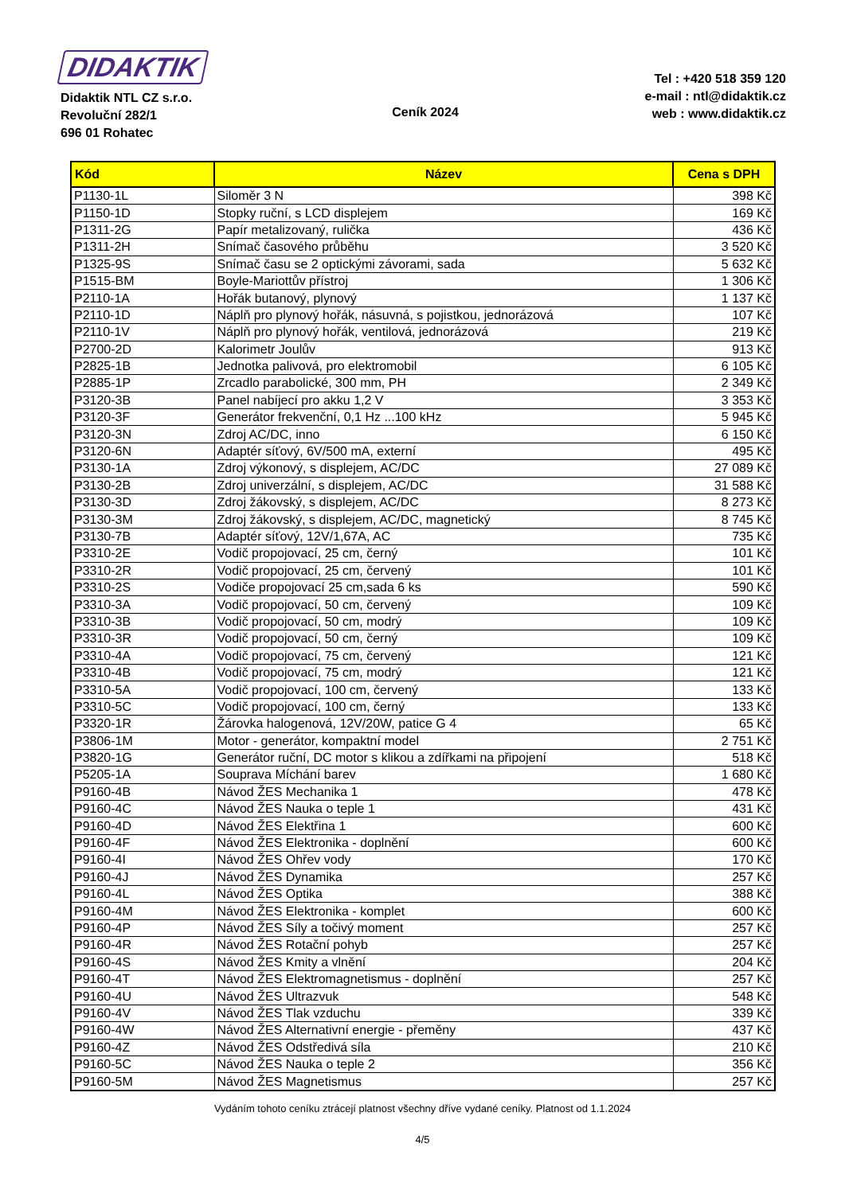DIDAKTIK
Didaktik NTL CZ s.r.o.
Revoluční 282/1
696 01 Rohatec
Ceník 2024
Tel : +420 518 359 120
e-mail : ntl@didaktik.cz
web : www.didaktik.cz
| Kód | Název | Cena s DPH |
| --- | --- | --- |
| P1130-1L | Siloměr 3 N | 398 Kč |
| P1150-1D | Stopky ruční, s LCD displejem | 169 Kč |
| P1311-2G | Papír metalizovaný, rulička | 436 Kč |
| P1311-2H | Snímač časového průběhu | 3 520 Kč |
| P1325-9S | Snímač času se 2 optickými závorami, sada | 5 632 Kč |
| P1515-BM | Boyle-Mariottův přístroj | 1 306 Kč |
| P2110-1A | Hořák butanový, plynový | 1 137 Kč |
| P2110-1D | Náplň pro plynový hořák, násuvná, s pojistkou, jednorázová | 107 Kč |
| P2110-1V | Náplň pro plynový hořák, ventilová, jednorázová | 219 Kč |
| P2700-2D | Kalorimetr Joulův | 913 Kč |
| P2825-1B | Jednotka palivová, pro elektromobil | 6 105 Kč |
| P2885-1P | Zrcadlo parabolické, 300 mm, PH | 2 349 Kč |
| P3120-3B | Panel nabíjecí pro akku 1,2 V | 3 353 Kč |
| P3120-3F | Generátor frekvenční, 0,1 Hz ...100 kHz | 5 945 Kč |
| P3120-3N | Zdroj AC/DC, inno | 6 150 Kč |
| P3120-6N | Adaptér síťový, 6V/500 mA, externí | 495 Kč |
| P3130-1A | Zdroj výkonový, s displejem, AC/DC | 27 089 Kč |
| P3130-2B | Zdroj univerzální, s displejem, AC/DC | 31 588 Kč |
| P3130-3D | Zdroj žákovský, s displejem, AC/DC | 8 273 Kč |
| P3130-3M | Zdroj žákovský, s displejem, AC/DC, magnetický | 8 745 Kč |
| P3130-7B | Adaptér síťový, 12V/1,67A, AC | 735 Kč |
| P3310-2E | Vodič propojovací, 25 cm, černý | 101 Kč |
| P3310-2R | Vodič propojovací, 25 cm, červený | 101 Kč |
| P3310-2S | Vodiče propojovací 25 cm,sada 6 ks | 590 Kč |
| P3310-3A | Vodič propojovací, 50 cm, červený | 109 Kč |
| P3310-3B | Vodič propojovací, 50 cm, modrý | 109 Kč |
| P3310-3R | Vodič propojovací, 50 cm, černý | 109 Kč |
| P3310-4A | Vodič propojovací, 75 cm, červený | 121 Kč |
| P3310-4B | Vodič propojovací, 75 cm, modrý | 121 Kč |
| P3310-5A | Vodič propojovací, 100 cm, červený | 133 Kč |
| P3310-5C | Vodič propojovací, 100 cm, černý | 133 Kč |
| P3320-1R | Žárovka halogenová, 12V/20W, patice G 4 | 65 Kč |
| P3806-1M | Motor - generátor, kompaktní model | 2 751 Kč |
| P3820-1G | Generátor ruční, DC motor s klikou a zdířkami na připojení | 518 Kč |
| P5205-1A | Souprava Míchání barev | 1 680 Kč |
| P9160-4B | Návod ŽES Mechanika 1 | 478 Kč |
| P9160-4C | Návod ŽES Nauka o teple 1 | 431 Kč |
| P9160-4D | Návod ŽES Elektřina 1 | 600 Kč |
| P9160-4F | Návod ŽES Elektronika - doplnění | 600 Kč |
| P9160-4I | Návod ŽES Ohřev vody | 170 Kč |
| P9160-4J | Návod ŽES Dynamika | 257 Kč |
| P9160-4L | Návod ŽES Optika | 388 Kč |
| P9160-4M | Návod ŽES Elektronika - komplet | 600 Kč |
| P9160-4P | Návod ŽES Síly a točivý moment | 257 Kč |
| P9160-4R | Návod ŽES Rotační pohyb | 257 Kč |
| P9160-4S | Návod ŽES Kmity a vlnění | 204 Kč |
| P9160-4T | Návod ŽES Elektromagnetismus - doplnění | 257 Kč |
| P9160-4U | Návod ŽES Ultrazvuk | 548 Kč |
| P9160-4V | Návod ŽES Tlak vzduchu | 339 Kč |
| P9160-4W | Návod ŽES Alternativní energie - přeměny | 437 Kč |
| P9160-4Z | Návod ŽES Odstředivá síla | 210 Kč |
| P9160-5C | Návod ŽES Nauka o teple 2 | 356 Kč |
| P9160-5M | Návod ŽES Magnetismus | 257 Kč |
Vydáním tohoto ceníku ztrácejí platnost všechny dříve vydané ceníky. Platnost od 1.1.2024
4/5